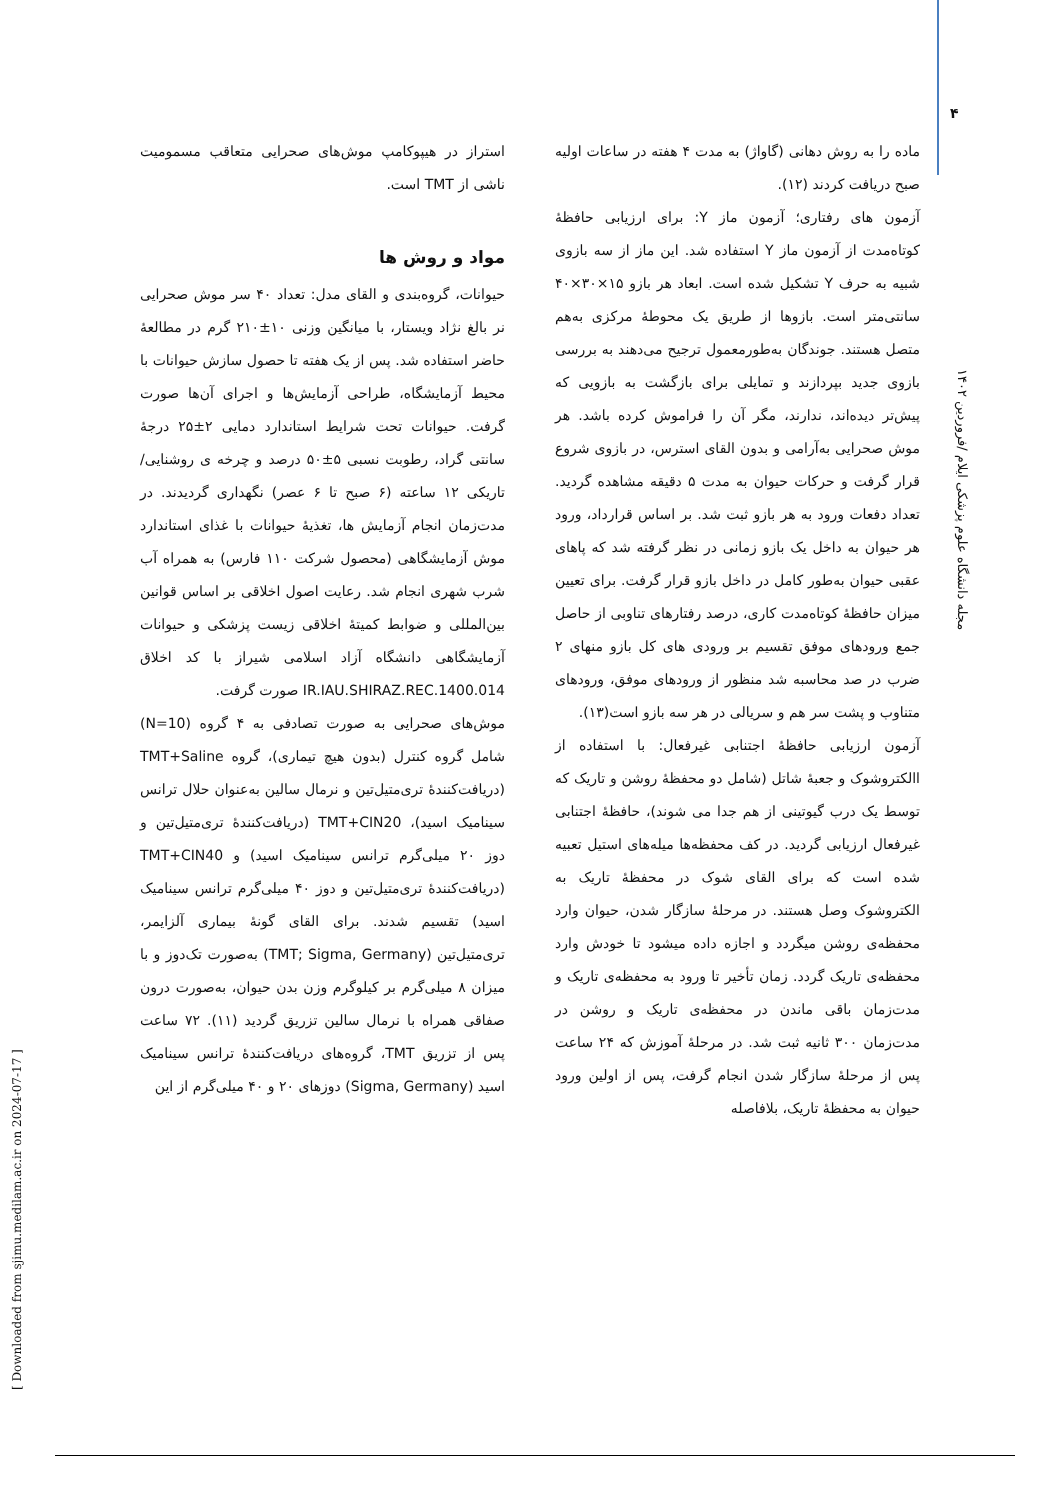۴
مجله دانشگاه علوم پزشکی ایلام /فروردین ۱۴۰۲
[ Downloaded from sjimu.medilam.ac.ir on 2024-07-17 ]
استراز در هیپوکامپ موش‌های صحرایی متعاقب مسمومیت ناشی از TMT است.
مواد و روش ها
حیوانات، گروه‌بندی و القای مدل: تعداد ۴۰ سر موش صحرایی نر بالغ نژاد ویستار، با میانگین وزنی ۱۰±۲۱۰ گرم در مطالعهٔ حاضر استفاده شد. پس از یک هفته تا حصول سازش حیوانات با محیط آزمایشگاه، طراحی آزمایش‌ها و اجرای آن‌ها صورت گرفت. حیوانات تحت شرایط استاندارد دمایی ۲±۲۵ درجهٔ سانتی گراد، رطوبت نسبی ۵±۵۰ درصد و چرخه ی روشنایی/ تاریکی ۱۲ ساعته (۶ صبح تا ۶ عصر) نگهداری گردیدند. در مدت‌زمان انجام آزمایش ها، تغذیهٔ حیوانات با غذای استاندارد موش آزمایشگاهی (محصول شرکت ۱۱۰ فارس) به همراه آب شرب شهری انجام شد. رعایت اصول اخلاقی بر اساس قوانین بین‌المللی و ضوابط کمیتهٔ اخلاقی زیست پزشکی و حیوانات آزمایشگاهی دانشگاه آزاد اسلامی شیراز با کد اخلاق IR.IAU.SHIRAZ.REC.1400.014 صورت گرفت.
موش‌های صحرایی به صورت تصادفی به ۴ گروه (N=10) شامل گروه کنترل (بدون هیچ تیماری)، گروه TMT+Saline (دریافت‌کنندهٔ تری‌متیل‌تین و نرمال سالین به‌عنوان حلال ترانس سینامیک اسید)، TMT+CIN20 (دریافت‌کنندهٔ تری‌متیل‌تین و دوز ۲۰ میلی‌گرم ترانس سینامیک اسید) و TMT+CIN40 (دریافت‌کنندهٔ تری‌متیل‌تین و دوز ۴۰ میلی‌گرم ترانس سینامیک اسید) تقسیم شدند. برای القای گونهٔ بیماری آلزایمر، تری‌متیل‌تین (TMT; Sigma, Germany) به‌صورت تک‌دوز و با میزان ۸ میلی‌گرم بر کیلوگرم وزن بدن حیوان، به‌صورت درون صفاقی همراه با نرمال سالین تزریق گردید (۱۱). ۷۲ ساعت پس از تزریق TMT، گروه‌های دریافت‌کنندهٔ ترانس سینامیک اسید (Sigma, Germany) دوزهای ۲۰ و ۴۰ میلی‌گرم از این
ماده را به روش دهانی (گاواژ) به مدت ۴ هفته در ساعات اولیه صبح دریافت کردند (۱۲).
آزمون های رفتاری؛ آزمون ماز Y: برای ارزیابی حافظهٔ کوتاه‌مدت از آزمون ماز Y استفاده شد. این ماز از سه بازوی شبیه به حرف Y تشکیل شده است. ابعاد هر بازو ۱۵×۳۰×۴۰ سانتی‌متر است. بازوها از طریق یک محوطهٔ مرکزی به‌هم متصل هستند. جوندگان به‌طورمعمول ترجیح می‌دهند به بررسی بازوی جدید بپردازند و تمایلی برای بازگشت به بازویی که پیش‌تر دیده‌اند، ندارند، مگر آن را فراموش کرده باشد. هر موش صحرایی به‌آرامی و بدون القای استرس، در بازوی شروع قرار گرفت و حرکات حیوان به مدت ۵ دقیقه مشاهده گردید. تعداد دفعات ورود به هر بازو ثبت شد. بر اساس قرارداد، ورود هر حیوان به داخل یک بازو زمانی در نظر گرفته شد که پاهای عقبی حیوان به‌طور کامل در داخل بازو قرار گرفت. برای تعیین میزان حافظهٔ کوتاه‌مدت کاری، درصد رفتارهای تناوبی از حاصل جمع ورودهای موفق تقسیم بر ورودی های کل بازو منهای ۲ ضرب در صد محاسبه شد منظور از ورودهای موفق، ورودهای متناوب و پشت سر هم و سریالی در هر سه بازو است(۱۳).
آزمون ارزیابی حافظهٔ اجتنابی غیرفعال: با استفاده از االکتروشوک و جعبهٔ شاتل (شامل دو محفظهٔ روشن و تاریک که توسط یک درب گیوتینی از هم جدا می شوند)، حافظهٔ اجتنابی غیرفعال ارزیابی گردید. در کف محفظه‌ها میله‌های استیل تعبیه شده است که برای القای شوک در محفظهٔ تاریک به الکتروشوک وصل هستند. در مرحلهٔ سازگار شدن، حیوان وارد محفظه‌ی روشن میگردد و اجازه داده میشود تا خودش وارد محفظه‌ی تاریک گردد. زمان تأخیر تا ورود به محفظه‌ی تاریک و مدت‌زمان باقی ماندن در محفظه‌ی تاریک و روشن در مدت‌زمان ۳۰۰ ثانیه ثبت شد. در مرحلهٔ آموزش که ۲۴ ساعت پس از مرحلهٔ سازگار شدن انجام گرفت، پس از اولین ورود حیوان به محفظهٔ تاریک، بلافاصله